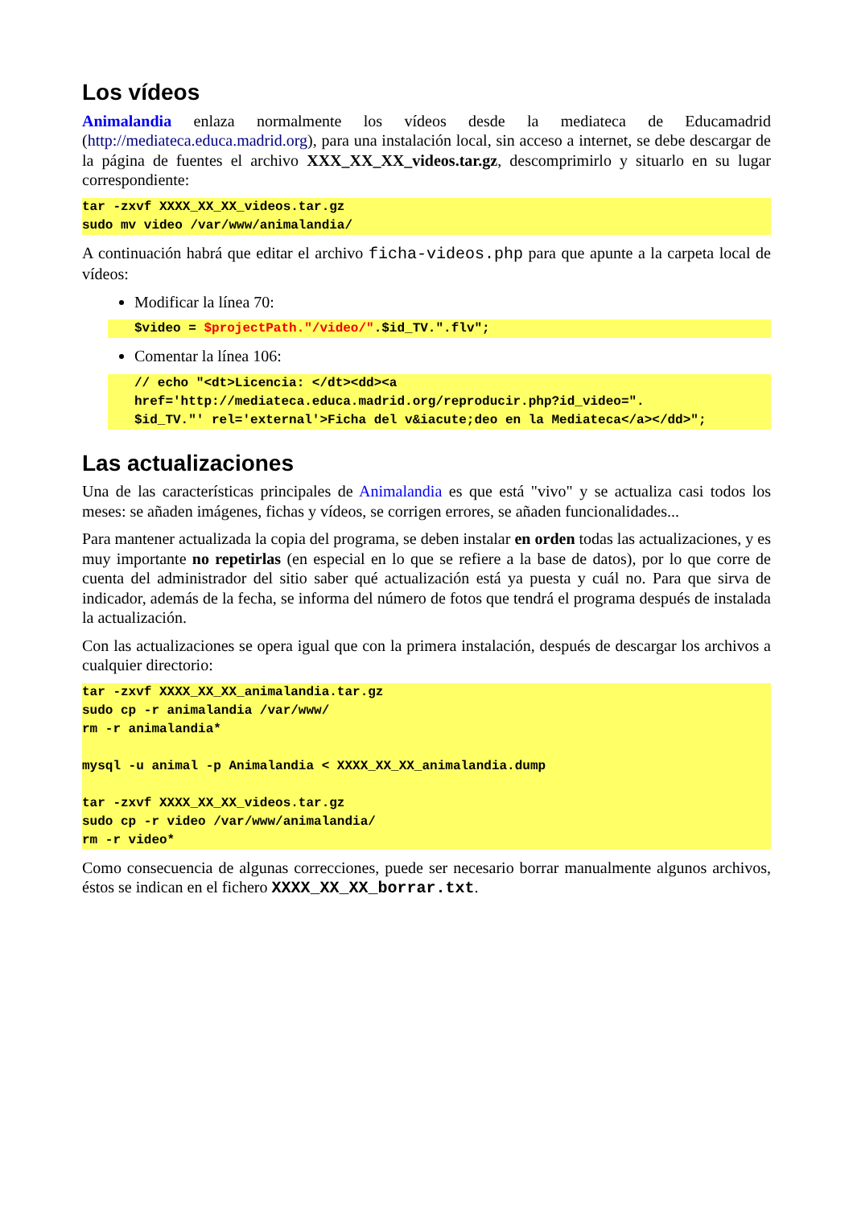Los vídeos
Animalandia enlaza normalmente los vídeos desde la mediateca de Educamadrid (http://mediateca.educa.madrid.org), para una instalación local, sin acceso a internet, se debe descargar de la página de fuentes el archivo XXX_XX_XX_videos.tar.gz, descomprimirlo y situarlo en su lugar correspondiente:
tar -zxvf XXXX_XX_XX_videos.tar.gz sudo mv video /var/www/animalandia/
A continuación habrá que editar el archivo ficha-videos.php para que apunte a la carpeta local de vídeos:
Modificar la línea 70:
$video = $projectPath."/video/".$id_TV.".flv";
Comentar la línea 106:
// echo "<dt>Licencia: </dt><dd><a href='http://mediateca.educa.madrid.org/reproducir.php?id_video=". $id_TV."' rel='external'>Ficha del v&iacute;deo en la Mediateca</a></dd>";
Las actualizaciones
Una de las características principales de Animalandia es que está "vivo" y se actualiza casi todos los meses: se añaden imágenes, fichas y vídeos, se corrigen errores, se añaden funcionalidades...
Para mantener actualizada la copia del programa, se deben instalar en orden todas las actualizaciones, y es muy importante no repetirlas (en especial en lo que se refiere a la base de datos), por lo que corre de cuenta del administrador del sitio saber qué actualización está ya puesta y cuál no. Para que sirva de indicador, además de la fecha, se informa del número de fotos que tendrá el programa después de instalada la actualización.
Con las actualizaciones se opera igual que con la primera instalación, después de descargar los archivos a cualquier directorio:
tar -zxvf XXXX_XX_XX_animalandia.tar.gz sudo cp -r animalandia /var/www/ rm -r animalandia* mysql -u animal -p Animalandia < XXXX_XX_XX_animalandia.dump tar -zxvf XXXX_XX_XX_videos.tar.gz sudo cp -r video /var/www/animalandia/ rm -r video*
Como consecuencia de algunas correcciones, puede ser necesario borrar manualmente algunos archivos, éstos se indican en el fichero XXXX_XX_XX_borrar.txt.